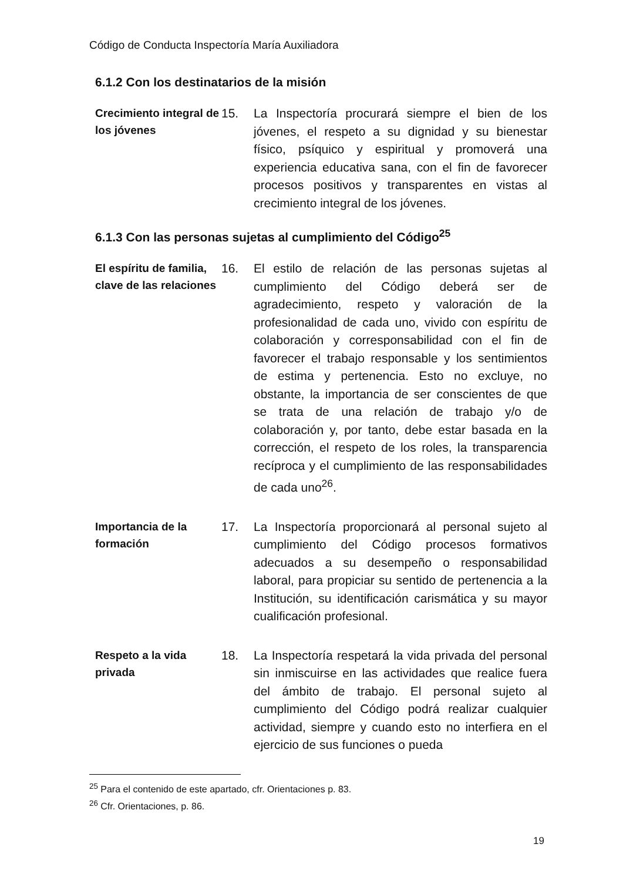Código de Conducta Inspectoría María Auxiliadora
6.1.2 Con los destinatarios de la misión
Crecimiento integral de los jóvenes
15. La Inspectoría procurará siempre el bien de los jóvenes, el respeto a su dignidad y su bienestar físico, psíquico y espiritual y promoverá una experiencia educativa sana, con el fin de favorecer procesos positivos y transparentes en vistas al crecimiento integral de los jóvenes.
6.1.3 Con las personas sujetas al cumplimiento del Código<sup>25</sup>
El espíritu de familia, clave de las relaciones
16. El estilo de relación de las personas sujetas al cumplimiento del Código deberá ser de agradecimiento, respeto y valoración de la profesionalidad de cada uno, vivido con espíritu de colaboración y corresponsabilidad con el fin de favorecer el trabajo responsable y los sentimientos de estima y pertenencia. Esto no excluye, no obstante, la importancia de ser conscientes de que se trata de una relación de trabajo y/o de colaboración y, por tanto, debe estar basada en la corrección, el respeto de los roles, la transparencia recíproca y el cumplimiento de las responsabilidades de cada uno<sup>26</sup>.
Importancia de la formación
17. La Inspectoría proporcionará al personal sujeto al cumplimiento del Código procesos formativos adecuados a su desempeño o responsabilidad laboral, para propiciar su sentido de pertenencia a la Institución, su identificación carismática y su mayor cualificación profesional.
Respeto a la vida privada
18. La Inspectoría respetará la vida privada del personal sin inmiscuirse en las actividades que realice fuera del ámbito de trabajo. El personal sujeto al cumplimiento del Código podrá realizar cualquier actividad, siempre y cuando esto no interfiera en el ejercicio de sus funciones o pueda
<sup>25</sup> Para el contenido de este apartado, cfr. Orientaciones p. 83.
<sup>26</sup> Cfr. Orientaciones, p. 86.
19